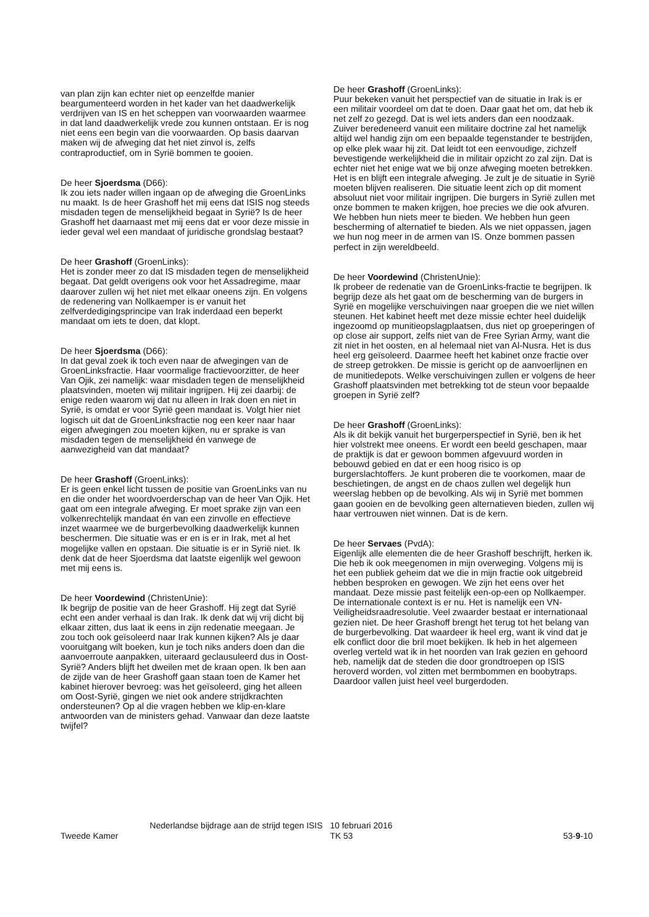van plan zijn kan echter niet op eenzelfde manier beargumenteerd worden in het kader van het daadwerkelijk verdrijven van IS en het scheppen van voorwaarden waarmee in dat land daadwerkelijk vrede zou kunnen ontstaan. Er is nog niet eens een begin van die voorwaarden. Op basis daarvan maken wij de afweging dat het niet zinvol is, zelfs contraproductief, om in Syrië bommen te gooien.
De heer Sjoerdsma (D66):
Ik zou iets nader willen ingaan op de afweging die GroenLinks nu maakt. Is de heer Grashoff het mij eens dat ISIS nog steeds misdaden tegen de menselijkheid begaat in Syrië? Is de heer Grashoff het daarnaast met mij eens dat er voor deze missie in ieder geval wel een mandaat of juridische grondslag bestaat?
De heer Grashoff (GroenLinks):
Het is zonder meer zo dat IS misdaden tegen de menselijkheid begaat. Dat geldt overigens ook voor het Assadregime, maar daarover zullen wij het niet met elkaar oneens zijn. En volgens de redenering van Nollkaemper is er vanuit het zelfverdedigingsprincipe van Irak inderdaad een beperkt mandaat om iets te doen, dat klopt.
De heer Sjoerdsma (D66):
In dat geval zoek ik toch even naar de afwegingen van de GroenLinksfractie. Haar voormalige fractievoorzitter, de heer Van Ojik, zei namelijk: waar misdaden tegen de menselijkheid plaatsvinden, moeten wij militair ingrijpen. Hij zei daarbij: de enige reden waarom wij dat nu alleen in Irak doen en niet in Syrië, is omdat er voor Syrië geen mandaat is. Volgt hier niet logisch uit dat de GroenLinksfractie nog een keer naar haar eigen afwegingen zou moeten kijken, nu er sprake is van misdaden tegen de menselijkheid én vanwege de aanwezigheid van dat mandaat?
De heer Grashoff (GroenLinks):
Er is geen enkel licht tussen de positie van GroenLinks van nu en die onder het woordvoerderschap van de heer Van Ojik. Het gaat om een integrale afweging. Er moet sprake zijn van een volkenrechtelijk mandaat én van een zinvolle en effectieve inzet waarmee we de burgerbevolking daadwerkelijk kunnen beschermen. Die situatie was er en is er in Irak, met al het mogelijke vallen en opstaan. Die situatie is er in Syrië niet. Ik denk dat de heer Sjoerdsma dat laatste eigenlijk wel gewoon met mij eens is.
De heer Voordewind (ChristenUnie):
Ik begrijp de positie van de heer Grashoff. Hij zegt dat Syrië echt een ander verhaal is dan Irak. Ik denk dat wij vrij dicht bij elkaar zitten, dus laat ik eens in zijn redenatie meegaan. Je zou toch ook geïsoleerd naar Irak kunnen kijken? Als je daar vooruitgang wilt boeken, kun je toch niks anders doen dan die aanvoerroute aanpakken, uiteraard geclausuleerd dus in Oost-Syrië? Anders blijft het dweilen met de kraan open. Ik ben aan de zijde van de heer Grashoff gaan staan toen de Kamer het kabinet hierover bevroeg: was het geïsoleerd, ging het alleen om Oost-Syrië, gingen we niet ook andere strijdkrachten ondersteunen? Op al die vragen hebben we klip-en-klare antwoorden van de ministers gehad. Vanwaar dan deze laatste twijfel?
De heer Grashoff (GroenLinks):
Puur bekeken vanuit het perspectief van de situatie in Irak is er een militair voordeel om dat te doen. Daar gaat het om, dat heb ik net zelf zo gezegd. Dat is wel iets anders dan een noodzaak. Zuiver beredeneerd vanuit een militaire doctrine zal het namelijk altijd wel handig zijn om een bepaalde tegenstander te bestrijden, op elke plek waar hij zit. Dat leidt tot een eenvoudige, zichzelf bevestigende werkelijkheid die in militair opzicht zo zal zijn. Dat is echter niet het enige wat we bij onze afweging moeten betrekken. Het is en blijft een integrale afweging. Je zult je de situatie in Syrië moeten blijven realiseren. Die situatie leent zich op dit moment absoluut niet voor militair ingrijpen. Die burgers in Syrië zullen met onze bommen te maken krijgen, hoe precies we die ook afvuren. We hebben hun niets meer te bieden. We hebben hun geen bescherming of alternatief te bieden. Als we niet oppassen, jagen we hun nog meer in de armen van IS. Onze bommen passen perfect in zijn wereldbeeld.
De heer Voordewind (ChristenUnie):
Ik probeer de redenatie van de GroenLinks-fractie te begrijpen. Ik begrijp deze als het gaat om de bescherming van de burgers in Syrië en mogelijke verschuivingen naar groepen die we niet willen steunen. Het kabinet heeft met deze missie echter heel duidelijk ingezoomd op munitieopslagplaatsen, dus niet op groeperingen of op close air support, zelfs niet van de Free Syrian Army, want die zit niet in het oosten, en al helemaal niet van Al-Nusra. Het is dus heel erg geïsoleerd. Daarmee heeft het kabinet onze fractie over de streep getrokken. De missie is gericht op de aanvoerlijnen en de munitiedepots. Welke verschuivingen zullen er volgens de heer Grashoff plaatsvinden met betrekking tot de steun voor bepaalde groepen in Syrië zelf?
De heer Grashoff (GroenLinks):
Als ik dit bekijk vanuit het burgerperspectief in Syrië, ben ik het hier volstrekt mee oneens. Er wordt een beeld geschapen, maar de praktijk is dat er gewoon bommen afgevuurd worden in bebouwd gebied en dat er een hoog risico is op burgerslachtoffers. Je kunt proberen die te voorkomen, maar de beschietingen, de angst en de chaos zullen wel degelijk hun weerslag hebben op de bevolking. Als wij in Syrië met bommen gaan gooien en de bevolking geen alternatieven bieden, zullen wij haar vertrouwen niet winnen. Dat is de kern.
De heer Servaes (PvdA):
Eigenlijk alle elementen die de heer Grashoff beschrijft, herken ik. Die heb ik ook meegenomen in mijn overweging. Volgens mij is het een publiek geheim dat we die in mijn fractie ook uitgebreid hebben besproken en gewogen. We zijn het eens over het mandaat. Deze missie past feitelijk een-op-een op Nollkaemper. De internationale context is er nu. Het is namelijk een VN-Veiligheidsraadresolutie. Veel zwaarder bestaat er internationaal gezien niet. De heer Grashoff brengt het terug tot het belang van de burgerbevolking. Dat waardeer ik heel erg, want ik vind dat je elk conflict door die bril moet bekijken. Ik heb in het algemeen overleg verteld wat ik in het noorden van Irak gezien en gehoord heb, namelijk dat de steden die door grondtroepen op ISIS heroverd worden, vol zitten met bermbommen en boobytraps. Daardoor vallen juist heel veel burgerdoden.
Tweede Kamer
Nederlandse bijdrage aan de strijd tegen ISIS
10 februari 2016
TK 53
53-9-10